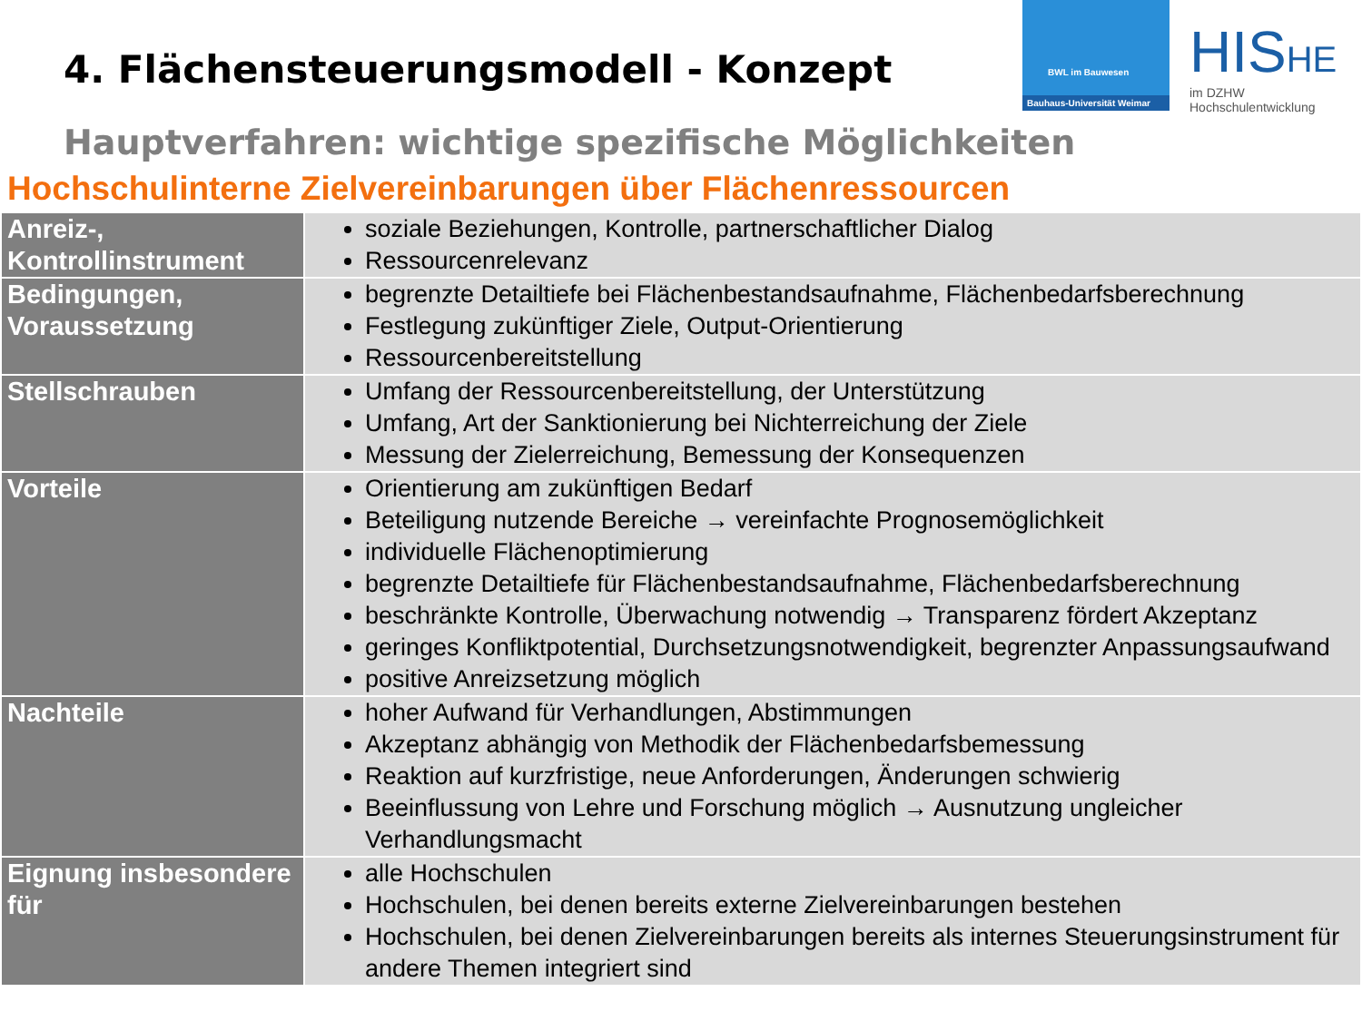4. Flächensteuerungsmodell - Konzept
BWL im Bauwesen
Bauhaus-Universität Weimar
HISHE
im DZHW
Hochschulentwicklung
Hauptverfahren: wichtige spezifische Möglichkeiten
Hochschulinterne Zielvereinbarungen über Flächenressourcen
| Anreiz-, Kontrollinstrument | soziale Beziehungen, Kontrolle, partnerschaftlicher Dialog Ressourcenrelevanz |
| Bedingungen, Voraussetzung | begrenzte Detailtiefe bei Flächenbestandsaufnahme, Flächenbedarfsberechnung Festlegung zukünftiger Ziele, Output-Orientierung Ressourcenbereitstellung |
| Stellschrauben | Umfang der Ressourcenbereitstellung, der Unterstützung Umfang, Art der Sanktionierung bei Nichterreichung der Ziele Messung der Zielerreichung, Bemessung der Konsequenzen |
| Vorteile | Orientierung am zukünftigen Bedarf Beteiligung nutzende Bereiche → vereinfachte Prognosemöglichkeit individuelle Flächenoptimierung begrenzte Detailtiefe für Flächenbestandsaufnahme, Flächenbedarfsberechnung beschränkte Kontrolle, Überwachung notwendig → Transparenz fördert Akzeptanz geringes Konfliktpotential, Durchsetzungsnotwendigkeit, begrenzter Anpassungsaufwand positive Anreizsetzung möglich |
| Nachteile | hoher Aufwand für Verhandlungen, Abstimmungen Akzeptanz abhängig von Methodik der Flächenbedarfsbemessung Reaktion auf kurzfristige, neue Anforderungen, Änderungen schwierig Beeinflussung von Lehre und Forschung möglich → Ausnutzung ungleicher Verhandlungsmacht |
| Eignung insbesondere für | alle Hochschulen Hochschulen, bei denen bereits externe Zielvereinbarungen bestehen Hochschulen, bei denen Zielvereinbarungen bereits als internes Steuerungsinstrument für andere Themen integriert sind |